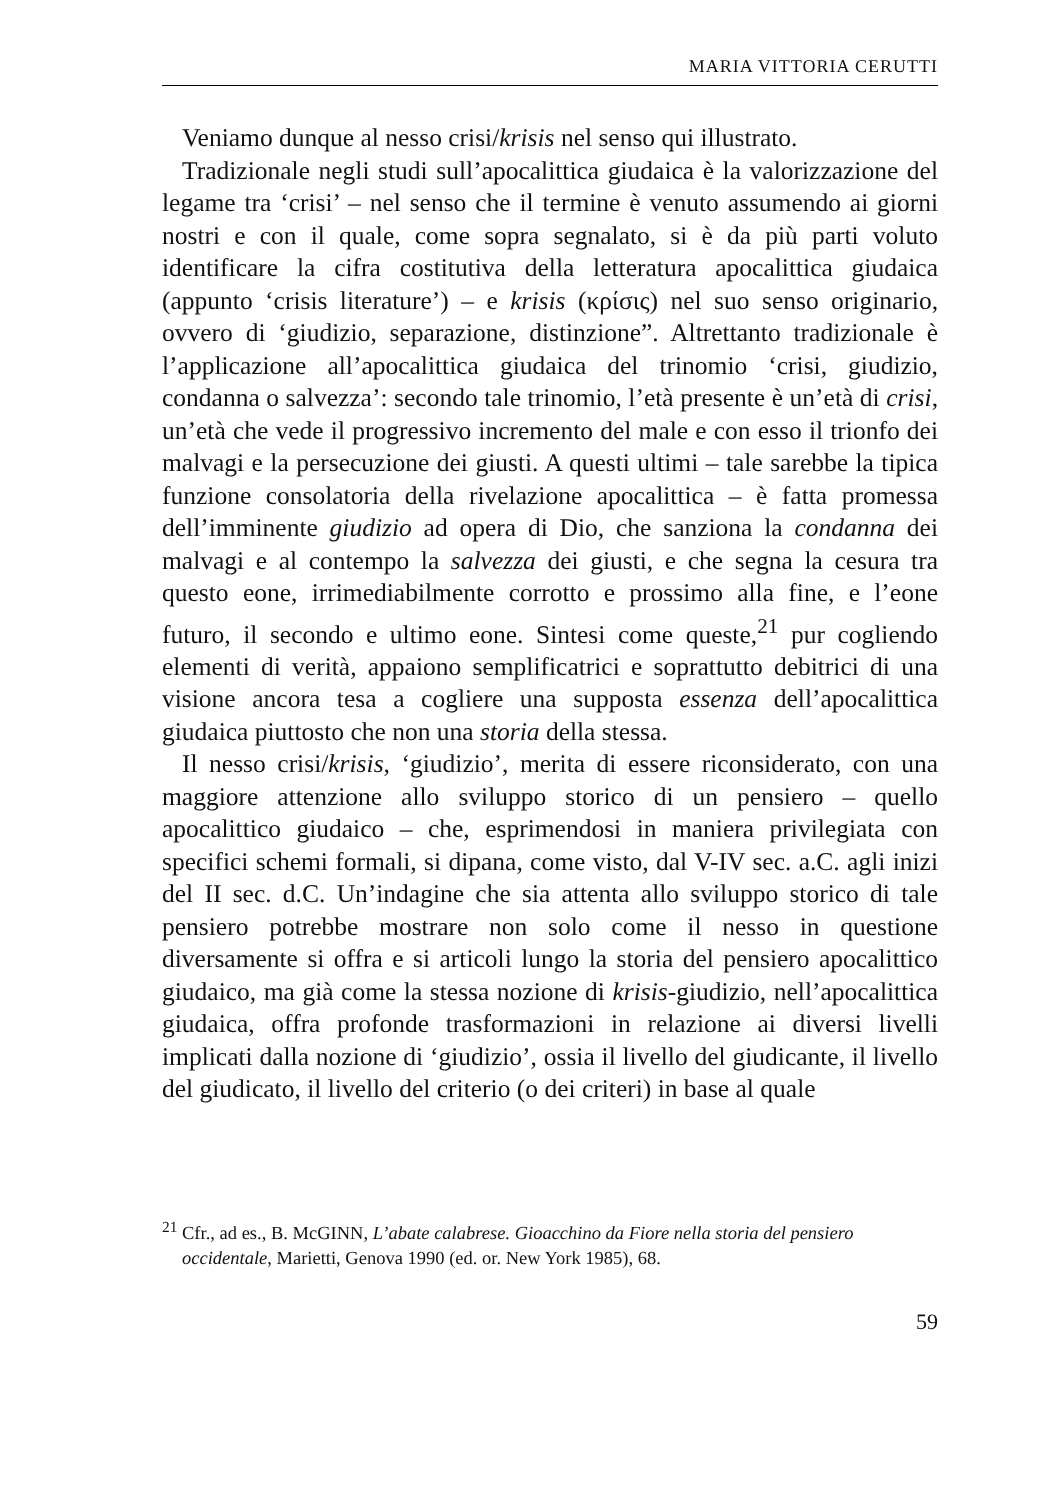MARIA VITTORIA CERUTTI
Veniamo dunque al nesso crisi/krisis nel senso qui illustrato.
Tradizionale negli studi sull’apocalittica giudaica è la valorizzazione del legame tra ‘crisi’ – nel senso che il termine è venuto assumendo ai giorni nostri e con il quale, come sopra segnalato, si è da più parti voluto identificare la cifra costitutiva della letteratura apocalittica giudaica (appunto ‘crisis literature’) – e krisis (κρίσις) nel suo senso originario, ovvero di ‘giudizio, separazione, distinzione”. Altrettanto tradizionale è l’applicazione all’apocalittica giudaica del trinomio ‘crisi, giudizio, condanna o salvezza’: secondo tale trinomio, l’età presente è un’età di crisi, un’età che vede il progressivo incremento del male e con esso il trionfo dei malvagi e la persecuzione dei giusti. A questi ultimi – tale sarebbe la tipica funzione consolatoria della rivelazione apocalittica – è fatta promessa dell’imminente giudizio ad opera di Dio, che sanziona la condanna dei malvagi e al contempo la salvezza dei giusti, e che segna la cesura tra questo eone, irrimediabilmente corrotto e prossimo alla fine, e l’eone futuro, il secondo e ultimo eone. Sintesi come queste,<sup>21</sup> pur cogliendo elementi di verità, appaiono semplificatrici e soprattutto debitrici di una visione ancora tesa a cogliere una supposta essenza dell’apocalittica giudaica piuttosto che non una storia della stessa.
Il nesso crisi/krisis, ‘giudizio’, merita di essere riconsiderato, con una maggiore attenzione allo sviluppo storico di un pensiero – quello apocalittico giudaico – che, esprimendosi in maniera privilegiata con specifici schemi formali, si dipana, come visto, dal V-IV sec. a.C. agli inizi del II sec. d.C. Un’indagine che sia attenta allo sviluppo storico di tale pensiero potrebbe mostrare non solo come il nesso in questione diversamente si offra e si articoli lungo la storia del pensiero apocalittico giudaico, ma già come la stessa nozione di krisis-giudizio, nell’apocalittica giudaica, offra profonde trasformazioni in relazione ai diversi livelli implicati dalla nozione di ‘giudizio’, ossia il livello del giudicante, il livello del giudicato, il livello del criterio (o dei criteri) in base al quale
<sup>21</sup> Cfr., ad es., B. McGINN, L’abate calabrese. Gioacchino da Fiore nella storia del pensiero
occidentale, Marietti, Genova 1990 (ed. or. New York 1985), 68.
59